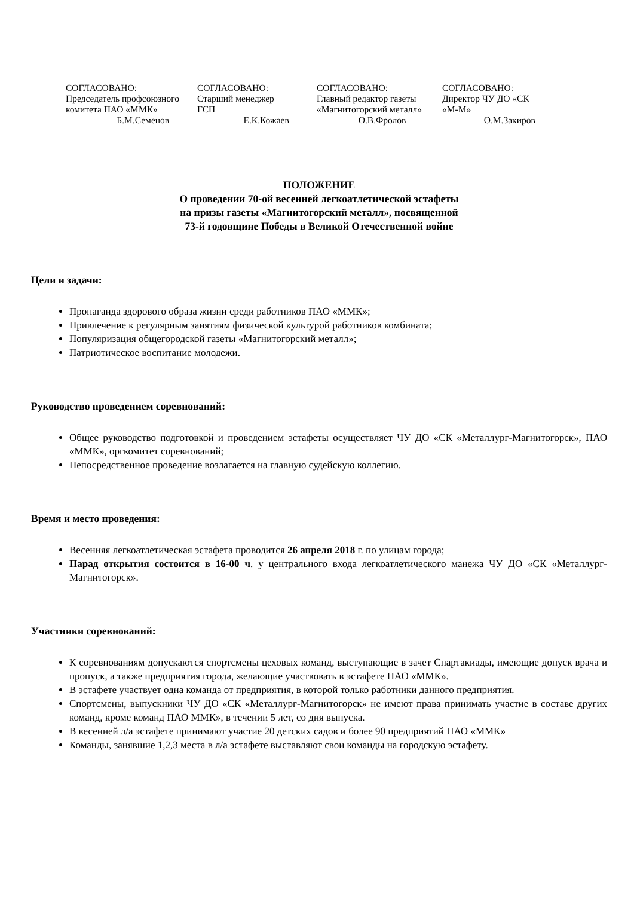СОГЛАСОВАНО:
Председатель профсоюзного
комитета ПАО «ММК»
___________Б.М.Семенов
СОГЛАСОВАНО:
Старший менеджер
ГСП
__________Е.К.Кожаев
СОГЛАСОВАНО:
Главный редактор газеты
«Магнитогорский металл»
_________О.В.Фролов
СОГЛАСОВАНО:
Директор ЧУ ДО «СК
«М-М»
_________О.М.Закиров
ПОЛОЖЕНИЕ
О проведении 70-ой весенней легкоатлетической эстафеты
на призы газеты «Магнитогорский металл», посвященной
73-й годовщине Победы в Великой Отечественной войне
Цели и задачи:
Пропаганда здорового образа жизни среди работников ПАО «ММК»;
Привлечение к регулярным занятиям физической культурой работников комбината;
Популяризация общегородской газеты «Магнитогорский металл»;
Патриотическое воспитание молодежи.
Руководство проведением соревнований:
Общее руководство подготовкой и проведением эстафеты осуществляет ЧУ ДО «СК «Металлург-Магнитогорск», ПАО «ММК», оргкомитет соревнований;
Непосредственное проведение возлагается на главную судейскую коллегию.
Время и место проведения:
Весенняя легкоатлетическая эстафета проводится 26 апреля 2018 г. по улицам города;
Парад открытия состоится в 16-00 ч. у центрального входа легкоатлетического манежа ЧУ ДО «СК «Металлург-Магнитогорск».
Участники соревнований:
К соревнованиям допускаются спортсмены цеховых команд, выступающие в зачет Спартакиады, имеющие допуск врача и пропуск, а также предприятия города, желающие участвовать в эстафете ПАО «ММК».
В эстафете участвует одна команда от предприятия, в которой только работники данного предприятия.
Спортсмены, выпускники ЧУ ДО «СК «Металлург-Магнитогорск» не имеют права принимать участие в составе других команд, кроме команд ПАО ММК», в течении 5 лет, со дня выпуска.
В весенней л/а эстафете принимают участие 20 детских садов и более 90 предприятий ПАО «ММК»
Команды, занявшие 1,2,3 места в л/а эстафете выставляют свои команды на городскую эстафету.